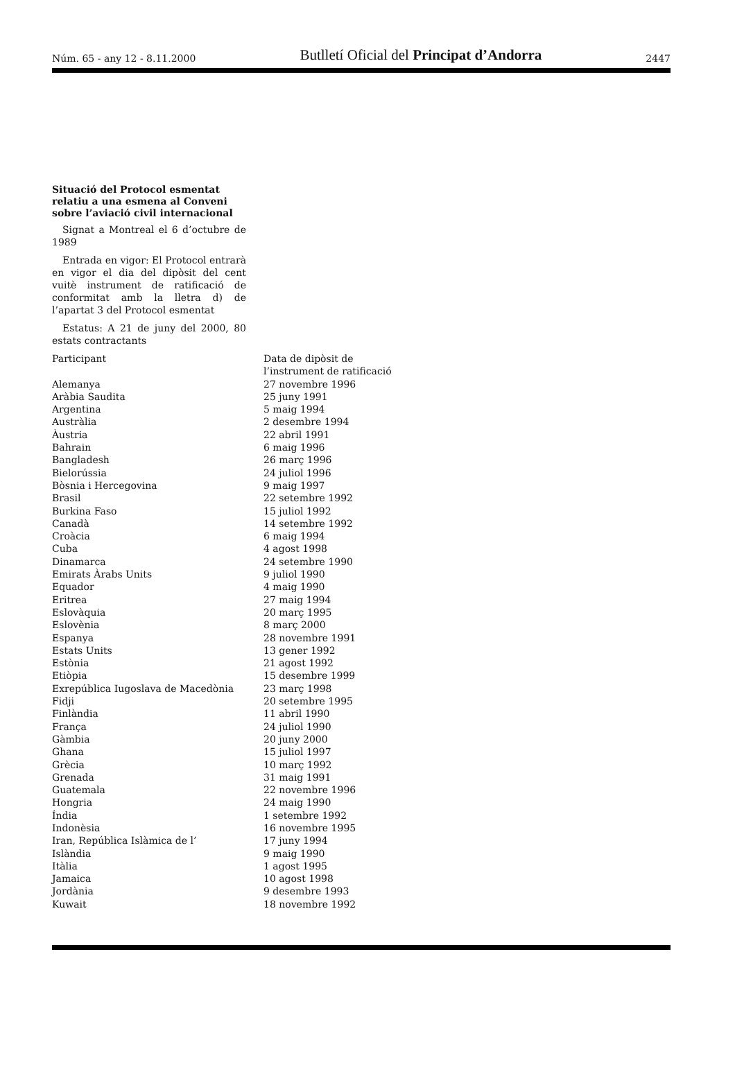Núm. 65 - any 12 - 8.11.2000 Butlletí Oficial del Principat d’Andorra 2447
Situació del Protocol esmentat relatiu a una esmena al Conveni sobre l’aviació civil internacional
Signat a Montreal el 6 d’octubre de 1989
Entrada en vigor: El Protocol entrarà en vigor el dia del dipòsit del cent vuitè instrument de ratificació de conformitat amb la lletra d) de l’apartat 3 del Protocol esmentat
Estatus: A 21 de juny del 2000, 80 estats contractants
| Participant | Data de dipòsit de l’instrument de ratificació |
| --- | --- |
| Alemanya | 27 novembre 1996 |
| Aràbia Saudita | 25 juny 1991 |
| Argentina | 5 maig 1994 |
| Austràlia | 2 desembre 1994 |
| Àustria | 22 abril 1991 |
| Bahrain | 6 maig 1996 |
| Bangladesh | 26 març 1996 |
| Bielorússia | 24 juliol 1996 |
| Bòsnia i Hercegovina | 9 maig 1997 |
| Brasil | 22 setembre 1992 |
| Burkina Faso | 15 juliol 1992 |
| Canadà | 14 setembre 1992 |
| Croàcia | 6 maig 1994 |
| Cuba | 4 agost 1998 |
| Dinamarca | 24 setembre 1990 |
| Emirats Àrabs Units | 9 juliol 1990 |
| Equador | 4 maig 1990 |
| Eritrea | 27 maig 1994 |
| Eslovàquia | 20 març 1995 |
| Eslovènia | 8 març 2000 |
| Espanya | 28 novembre 1991 |
| Estats Units | 13 gener 1992 |
| Estònia | 21 agost 1992 |
| Etiòpia | 15 desembre 1999 |
| Exrepública Iugoslava de Macedònia | 23 març 1998 |
| Fidji | 20 setembre 1995 |
| Finlàndia | 11 abril 1990 |
| França | 24 juliol 1990 |
| Gàmbia | 20 juny 2000 |
| Ghana | 15 juliol 1997 |
| Grècia | 10 març 1992 |
| Grenada | 31 maig 1991 |
| Guatemala | 22 novembre 1996 |
| Hongria | 24 maig 1990 |
| Índia | 1 setembre 1992 |
| Indonèsia | 16 novembre 1995 |
| Iran, República Islàmica de l’ | 17 juny 1994 |
| Islàndia | 9 maig 1990 |
| Itàlia | 1 agost 1995 |
| Jamaica | 10 agost 1998 |
| Jordània | 9 desembre 1993 |
| Kuwait | 18 novembre 1992 |